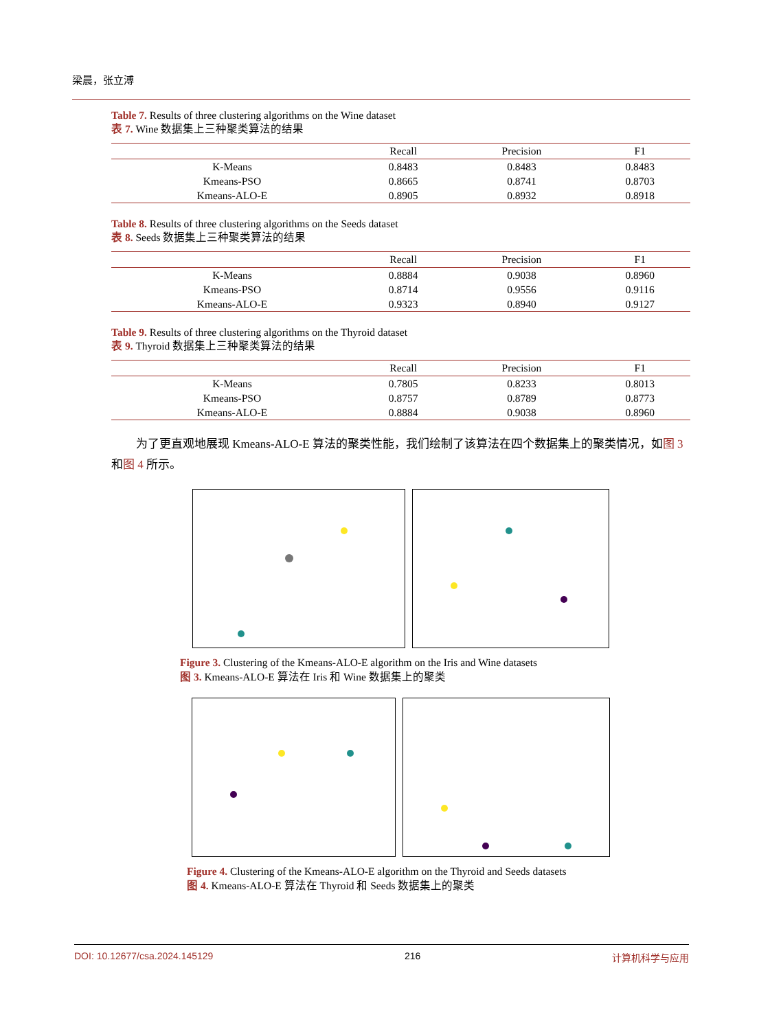梁晨，张立溥
Table 7. Results of three clustering algorithms on the Wine dataset
表 7. Wine 数据集上三种聚类算法的结果
| | Recall | Precision | F1 |
| --- | --- | --- | --- |
| K-Means | 0.8483 | 0.8483 | 0.8483 |
| Kmeans-PSO | 0.8665 | 0.8741 | 0.8703 |
| Kmeans-ALO-E | 0.8905 | 0.8932 | 0.8918 |
Table 8. Results of three clustering algorithms on the Seeds dataset
表 8. Seeds 数据集上三种聚类算法的结果
| | Recall | Precision | F1 |
| --- | --- | --- | --- |
| K-Means | 0.8884 | 0.9038 | 0.8960 |
| Kmeans-PSO | 0.8714 | 0.9556 | 0.9116 |
| Kmeans-ALO-E | 0.9323 | 0.8940 | 0.9127 |
Table 9. Results of three clustering algorithms on the Thyroid dataset
表 9. Thyroid 数据集上三种聚类算法的结果
| | Recall | Precision | F1 |
| --- | --- | --- | --- |
| K-Means | 0.7805 | 0.8233 | 0.8013 |
| Kmeans-PSO | 0.8757 | 0.8789 | 0.8773 |
| Kmeans-ALO-E | 0.8884 | 0.9038 | 0.8960 |
为了更直观地展现 Kmeans-ALO-E 算法的聚类性能，我们绘制了该算法在四个数据集上的聚类情况，如图 3 和图 4 所示。
Figure 3. Clustering of the Kmeans-ALO-E algorithm on the Iris and Wine datasets
图 3. Kmeans-ALO-E 算法在 Iris 和 Wine 数据集上的聚类
Figure 4. Clustering of the Kmeans-ALO-E algorithm on the Thyroid and Seeds datasets
图 4. Kmeans-ALO-E 算法在 Thyroid 和 Seeds 数据集上的聚类
DOI: 10.12677/csa.2024.145129 216 计算机科学与应用